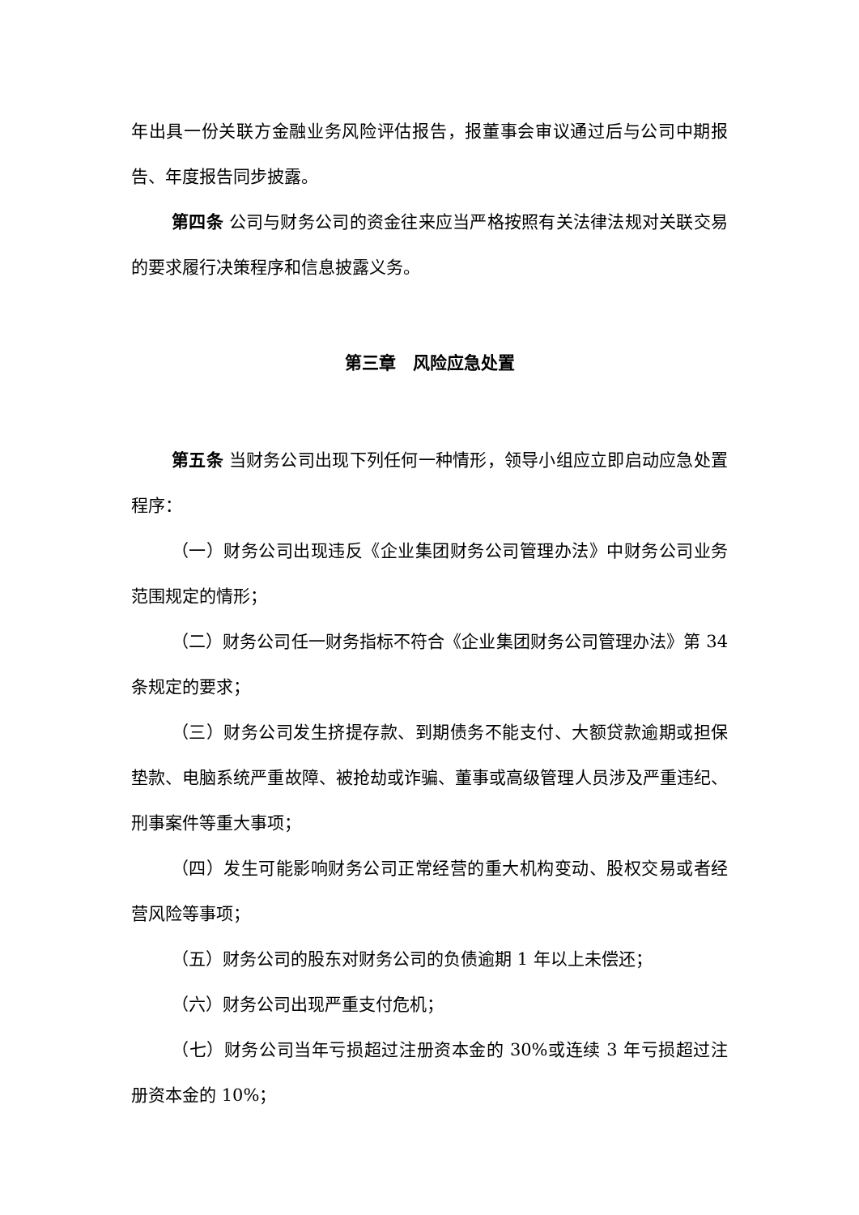年出具一份关联方金融业务风险评估报告，报董事会审议通过后与公司中期报告、年度报告同步披露。
第四条 公司与财务公司的资金往来应当严格按照有关法律法规对关联交易的要求履行决策程序和信息披露义务。
第三章　风险应急处置
第五条 当财务公司出现下列任何一种情形，领导小组应立即启动应急处置程序：
（一）财务公司出现违反《企业集团财务公司管理办法》中财务公司业务范围规定的情形；
（二）财务公司任一财务指标不符合《企业集团财务公司管理办法》第 34 条规定的要求；
（三）财务公司发生挤提存款、到期债务不能支付、大额贷款逾期或担保垫款、电脑系统严重故障、被抢劫或诈骗、董事或高级管理人员涉及严重违纪、刑事案件等重大事项；
（四）发生可能影响财务公司正常经营的重大机构变动、股权交易或者经营风险等事项；
（五）财务公司的股东对财务公司的负债逾期 1 年以上未偿还；
（六）财务公司出现严重支付危机；
（七）财务公司当年亏损超过注册资本金的 30%或连续 3 年亏损超过注册资本金的 10%；